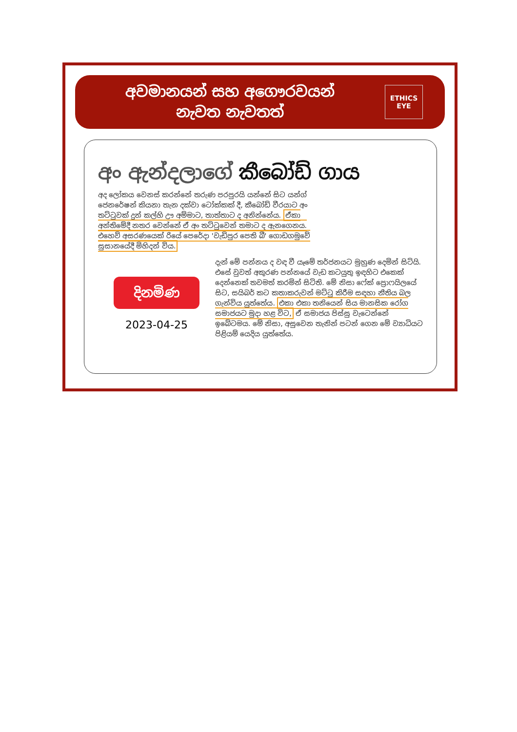අවමානයන් සහ අගෞරවයන්
නැවත නැවතත්
ETHICS EYE
අං ඇන්දලාගේ කීබෝඩ් ගාය
අද ලෝකය වෙනස් කරන්නේ තරුණ පරපුරයි යන්නේ සිට යන්ග් ජෙනරේෂන් කියනා තැන දක්වා ටෝක්කක් දී, කීබෝඩ් වීරයාට අං තට්ටුවක් දුන් කල්හි ඌ අම්මාට, තාත්තාට ද අනින්නේය. ඒකා අන්තිමේදී නතර වෙන්නේ ඒ අං තට්ටුවෙන් තමාට ද ඇනගෙනය. එහෙව් අසරණයෙක් රියේ පෙරේදා 'වැඩිපුර පෙති බී' ගොඩගමුවේ සුසානයේදී මිහිදන් විය.
දිනමිණ
2023-04-25
දැන් මේ පන්නය ද වඳ වී යෑමේ තර්ජනයට මුහුණ දෙමින් සිටියි. එසේ වුවත් අකුරණ පන්නයේ වැඩ කටයුතු ඉඳහිට එකෙක් දෙන්නෙක් තවමත් කරමින් සිටිති. මේ නිසා ෆේක් ප්‍රොෆයිලයේ සිට, සයිබර් කට කතාකරුවන් මට්ටු කිරීම සඳහා නීතිය බල ගැන්විය යුත්තේය. එකා එකා තනියෙන් සිය මානසික රෝග සමාජයට මුදා හළ විට, ඒ සමාජය පිස්සු වැටෙන්නේ ඉබේටමය. මේ නිසා, අසුවෙන තැනින් පටන් ගෙන මේ ව්‍යාධියට පිළියම් යෙදිය යුත්තේය.